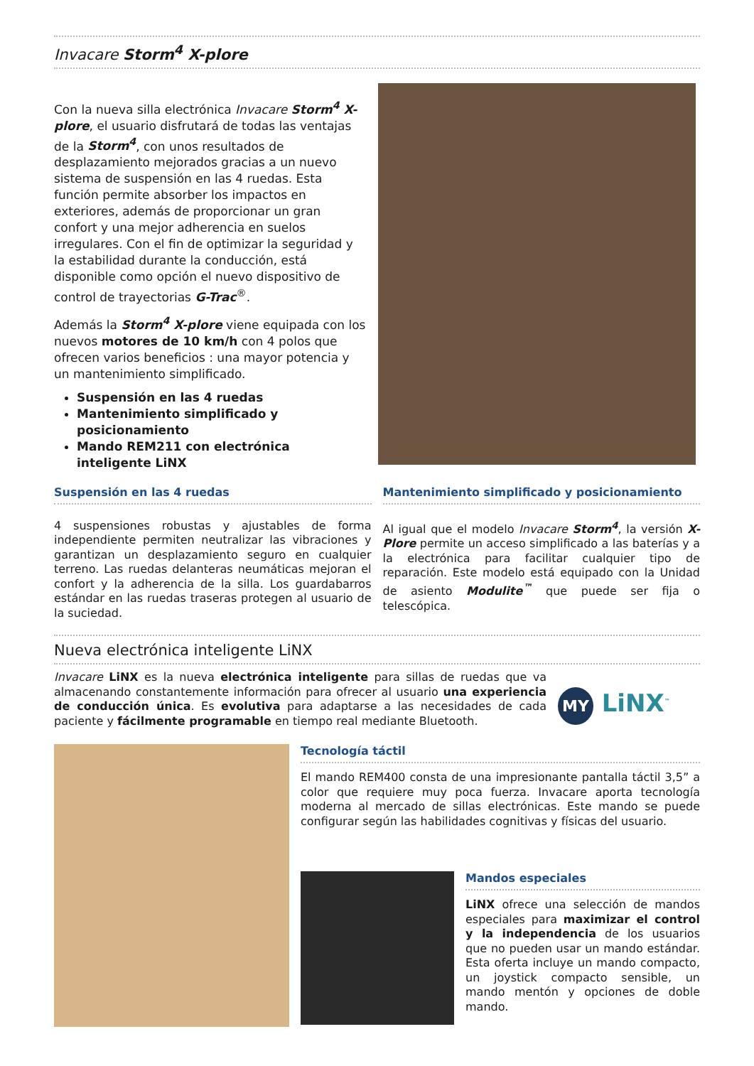Invacare Storm<sup>4</sup> X-plore
Con la nueva silla electrónica Invacare Storm<sup>4</sup> X-plore, el usuario disfrutará de todas las ventajas de la Storm<sup>4</sup>, con unos resultados de desplazamiento mejorados gracias a un nuevo sistema de suspensión en las 4 ruedas. Esta función permite absorber los impactos en exteriores, además de proporcionar un gran confort y una mejor adherencia en suelos irregulares. Con el fin de optimizar la seguridad y la estabilidad durante la conducción, está disponible como opción el nuevo dispositivo de control de trayectorias G-Trac<sup>®</sup>.
Además la Storm<sup>4</sup> X-plore viene equipada con los nuevos motores de 10 km/h con 4 polos que ofrecen varios beneficios : una mayor potencia y un mantenimiento simplificado.
Suspensión en las 4 ruedas
Mantenimiento simplificado y posicionamiento
Mando REM211 con electrónica inteligente LiNX
Suspensión en las 4 ruedas
4 suspensiones robustas y ajustables de forma independiente permiten neutralizar las vibraciones y garantizan un desplazamiento seguro en cualquier terreno. Las ruedas delanteras neumáticas mejoran el confort y la adherencia de la silla. Los guardabarros estándar en las ruedas traseras protegen al usuario de la suciedad.
Mantenimiento simplificado y posicionamiento
Al igual que el modelo Invacare Storm<sup>4</sup>, la versión X-Plore permite un acceso simplificado a las baterías y a la electrónica para facilitar cualquier tipo de reparación. Este modelo está equipado con la Unidad de asiento Modulite<sup>™</sup> que puede ser fija o telescópica.
Nueva electrónica inteligente LiNX
Invacare LiNX es la nueva electrónica inteligente para sillas de ruedas que va almacenando constantemente información para ofrecer al usuario una experiencia de conducción única. Es evolutiva para adaptarse a las necesidades de cada paciente y fácilmente programable en tiempo real mediante Bluetooth.
MY LiNX<sup>™</sup>
Tecnología táctil
El mando REM400 consta de una impresionante pantalla táctil 3,5” a color que requiere muy poca fuerza. Invacare aporta tecnología moderna al mercado de sillas electrónicas. Este mando se puede configurar según las habilidades cognitivas y físicas del usuario.
Mandos especiales
LiNX ofrece una selección de mandos especiales para maximizar el control y la independencia de los usuarios que no pueden usar un mando estándar. Esta oferta incluye un mando compacto, un joystick compacto sensible, un mando mentón y opciones de doble mando.